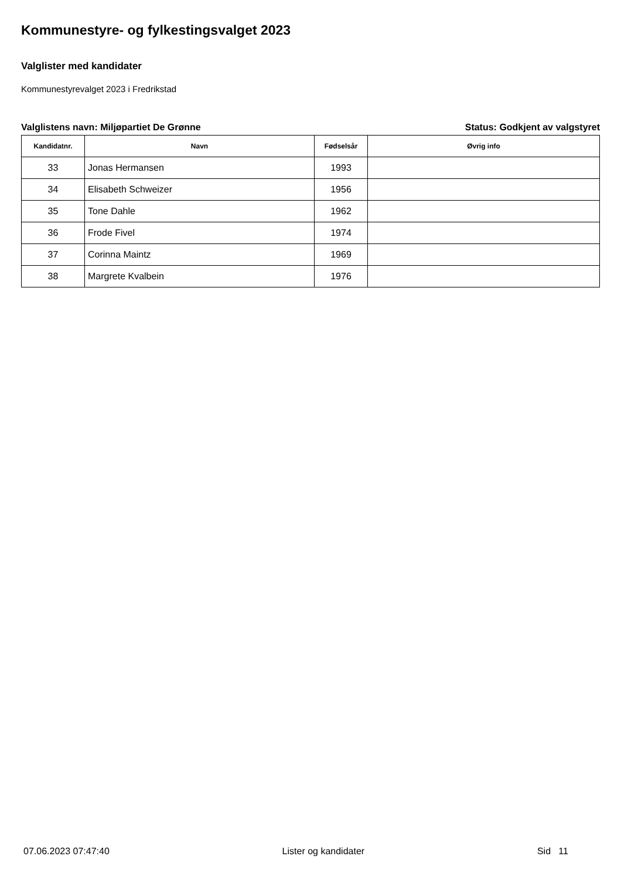Kommunestyre- og fylkestingsvalget 2023
Valglister med kandidater
Kommunestyrevalget 2023 i Fredrikstad
Valglistens navn: Miljøpartiet De Grønne Status: Godkjent av valgstyret
| Kandidatnr. | Navn | Fødselsår | Øvrig info |
| --- | --- | --- | --- |
| 33 | Jonas Hermansen | 1993 | |
| 34 | Elisabeth Schweizer | 1956 | |
| 35 | Tone Dahle | 1962 | |
| 36 | Frode Fivel | 1974 | |
| 37 | Corinna Maintz | 1969 | |
| 38 | Margrete Kvalbein | 1976 | |
07.06.2023 07:47:40 Lister og kandidater Sid 11